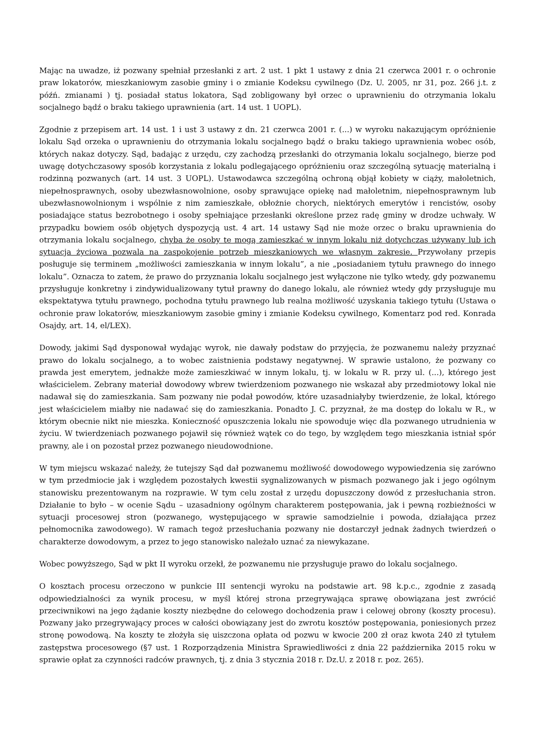Mając na uwadze, iż pozwany spełniał przesłanki z art. 2 ust. 1 pkt 1 ustawy z dnia 21 czerwca 2001 r. o ochronie praw lokatorów, mieszkaniowym zasobie gminy i o zmianie Kodeksu cywilnego (Dz. U. 2005, nr 31, poz. 266 j.t. z późń. zmianami ) tj. posiadał status lokatora, Sąd zobligowany był orzec o uprawnieniu do otrzymania lokalu socjalnego bądź o braku takiego uprawnienia (art. 14 ust. 1 UOPL).
Zgodnie z przepisem art. 14 ust. 1 i ust 3 ustawy z dn. 21 czerwca 2001 r. (...) w wyroku nakazującym opróżnienie lokalu Sąd orzeka o uprawnieniu do otrzymania lokalu socjalnego bądź o braku takiego uprawnienia wobec osób, których nakaz dotyczy. Sąd, badając z urzędu, czy zachodzą przesłanki do otrzymania lokalu socjalnego, bierze pod uwagę dotychczasowy sposób korzystania z lokalu podlegającego opróżnieniu oraz szczególną sytuację materialną i rodzinną pozwanych (art. 14 ust. 3 UOPL). Ustawodawca szczególną ochroną objął kobiety w ciąży, małoletnich, niepełnosprawnych, osoby ubezwłasnowolnione, osoby sprawujące opiekę nad małoletnim, niepełnosprawnym lub ubezwłasnowolnionym i wspólnie z nim zamieszkałe, obłożnie chorych, niektórych emerytów i rencistów, osoby posiadające status bezrobotnego i osoby spełniające przesłanki określone przez radę gminy w drodze uchwały. W przypadku bowiem osób objętych dyspozycją ust. 4 art. 14 ustawy Sąd nie może orzec o braku uprawnienia do otrzymania lokalu socjalnego, chyba że osoby te mogą zamieszkać w innym lokalu niż dotychczas używany lub ich sytuacja życiowa pozwala na zaspokojenie potrzeb mieszkaniowych we własnym zakresie. Przywołany przepis posługuje się terminem „możliwości zamieszkania w innym lokalu”, a nie „posiadaniem tytułu prawnego do innego lokalu”. Oznacza to zatem, że prawo do przyznania lokalu socjalnego jest wyłączone nie tylko wtedy, gdy pozwanemu przysługuje konkretny i zindywidualizowany tytuł prawny do danego lokalu, ale również wtedy gdy przysługuje mu ekspektatywa tytułu prawnego, pochodna tytułu prawnego lub realna możliwość uzyskania takiego tytułu (Ustawa o ochronie praw lokatorów, mieszkaniowym zasobie gminy i zmianie Kodeksu cywilnego, Komentarz pod red. Konrada Osajdy, art. 14, el/LEX).
Dowody, jakimi Sąd dysponował wydając wyrok, nie dawały podstaw do przyjęcia, że pozwanemu należy przyznać prawo do lokalu socjalnego, a to wobec zaistnienia podstawy negatywnej. W sprawie ustalono, że pozwany co prawda jest emerytem, jednakże może zamieszkiwać w innym lokalu, tj. w lokalu w R. przy ul. (...), którego jest właścicielem. Zebrany materiał dowodowy wbrew twierdzeniom pozwanego nie wskazał aby przedmiotowy lokal nie nadawał się do zamieszkania. Sam pozwany nie podał powodów, które uzasadniałyby twierdzenie, że lokal, którego jest właścicielem miałby nie nadawać się do zamieszkania. Ponadto J. C. przyznał, że ma dostęp do lokalu w R., w którym obecnie nikt nie mieszka. Konieczność opuszczenia lokalu nie spowoduje więc dla pozwanego utrudnienia w życiu. W twierdzeniach pozwanego pojawił się również wątek co do tego, by względem tego mieszkania istniał spór prawny, ale i on pozostał przez pozwanego nieudowodnione.
W tym miejscu wskazać należy, że tutejszy Sąd dał pozwanemu możliwość dowodowego wypowiedzenia się zarówno w tym przedmiocie jak i względem pozostałych kwestii sygnalizowanych w pismach pozwanego jak i jego ogólnym stanowisku prezentowanym na rozprawie. W tym celu został z urzędu dopuszczony dowód z przesłuchania stron. Działanie to było – w ocenie Sądu – uzasadniony ogólnym charakterem postępowania, jak i pewną rozbieżności w sytuacji procesowej stron (pozwanego, występującego w sprawie samodzielnie i powoda, działająca przez pełnomocnika zawodowego). W ramach tegoż przesłuchania pozwany nie dostarczył jednak żadnych twierdzeń o charakterze dowodowym, a przez to jego stanowisko należało uznać za niewykazane.
Wobec powyższego, Sąd w pkt II wyroku orzekł, że pozwanemu nie przysługuje prawo do lokalu socjalnego.
O kosztach procesu orzeczono w punkcie III sentencji wyroku na podstawie art. 98 k.p.c., zgodnie z zasadą odpowiedzialności za wynik procesu, w myśl której strona przegrywająca sprawę obowiązana jest zwrócić przeciwnikowi na jego żądanie koszty niezbędne do celowego dochodzenia praw i celowej obrony (koszty procesu). Pozwany jako przegrywający proces w całości obowiązany jest do zwrotu kosztów postępowania, poniesionych przez stronę powodową. Na koszty te złożyła się uiszczona opłata od pozwu w kwocie 200 zł oraz kwota 240 zł tytułem zastępstwa procesowego (§7 ust. 1 Rozporządzenia Ministra Sprawiedliwości z dnia 22 października 2015 roku w sprawie opłat za czynności radców prawnych, tj. z dnia 3 stycznia 2018 r. Dz.U. z 2018 r. poz. 265).